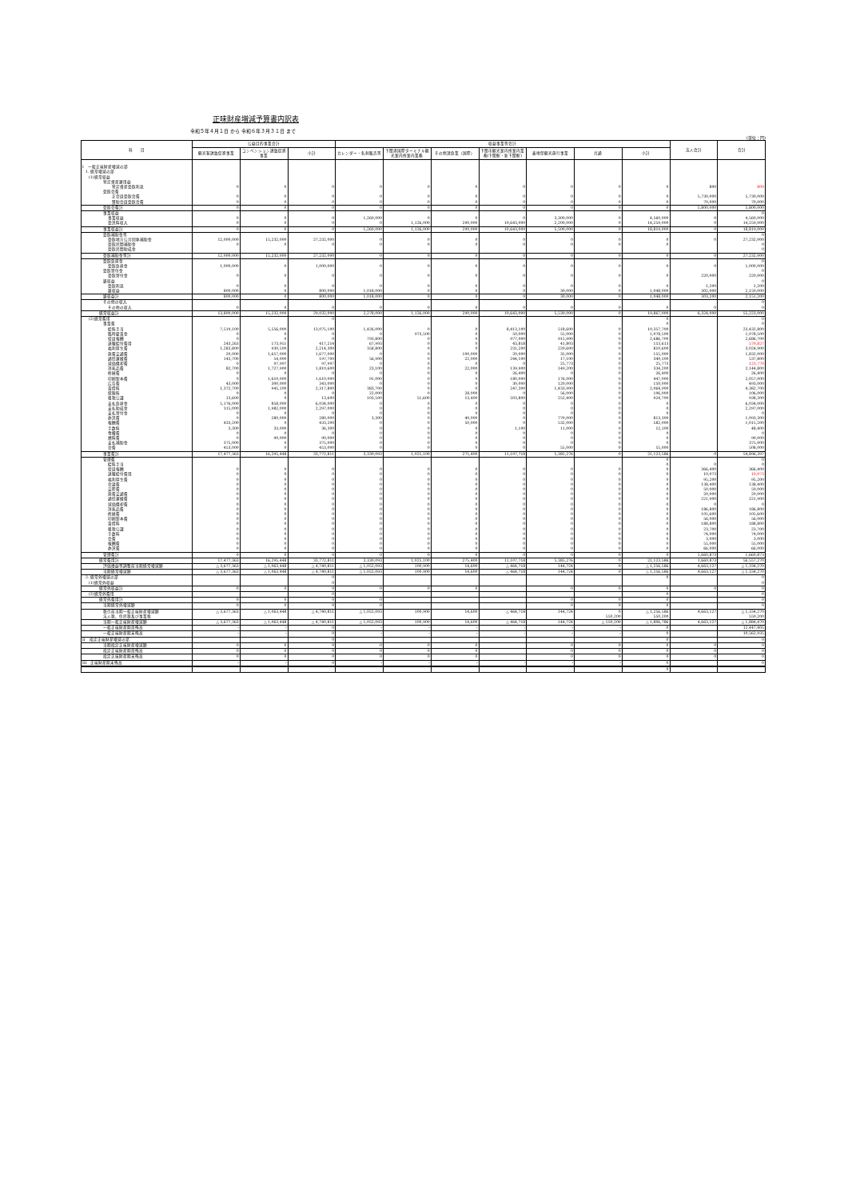正味財産増減予算書内訳表
令和５年４月１日 から 令和６年３月３１日 まで
(単位：円)
| 科 目 | 公益目的事業会計 | | | 収益事業等会計 | | | | | | | 法人会計 | 合計 |
| --- | --- | --- | --- | --- | --- | --- | --- | --- | --- | --- | --- | --- |
| | 観光客誘致促進事業 | コンベンション誘致促進事業 | 小計 | カレンダー・名刺販売等 | 下関港国際ターミナル観光案内所案内業務 | その他請負業（国際） | 下関市観光案内所案内業務(下関駅・新下関駅) | 着地型観光旅行事業 | 共通 | 小計 | | |
| I 一般正味財産増減の部 | | | | | | | | | | | | |
| 1. 経常増減の部 | | | | | | | | | | | | |
| (1)経常収益 | | | | | | | | | | | | |
| 特定資産運用益 | | | | | | | | | | | | |
| 特定資産受取利息 | 0 | 0 | 0 | 0 | 0 | 0 | 0 | 0 | 0 | 0 | 800 | 800 |
| 受取会費 | | | | | | | | | | | | |
| 正会員受取会費 | 0 | 0 | 0 | 0 | 0 | 0 | 0 | 0 | 0 | 0 | 5,730,000 | 5,730,000 |
| 賛助会員受取会費 | 0 | 0 | 0 | 0 | 0 | 0 | 0 | 0 | 0 | 0 | 70,000 | 70,000 |
| 受取会費計 | 0 | 0 | 0 | 0 | 0 | 0 | 0 | 0 | 0 | 0 | 5,800,000 | 5,800,000 |
| 事業収益 | | | | | | | | | | | | 0 |
| 事業収益 | 0 | 0 | 0 | 1,260,000 | 0 | 0 | 0 | 3,300,000 | 0 | 4,560,000 | 0 | 4,560,000 |
| 受託料収入 | 0 | 0 | 0 | 0 | 1,126,000 | 290,000 | 10,643,000 | 2,200,000 | 0 | 14,259,000 | 0 | 14,259,000 |
| 事業収益計 | 0 | 0 | 0 | 1,260,000 | 1,126,000 | 290,000 | 10,643,000 | 5,500,000 | 0 | 18,819,000 | 0 | 18,819,000 |
| 受取補助金等 | | | | | | | | | | | | 0 |
| 受取地方公共団体補助金 | 12,000,000 | 15,232,000 | 27,232,000 | 0 | 0 | 0 | 0 | 0 | 0 | 0 | 0 | 27,232,000 |
| 受取民間補助金 | 0 | 0 | 0 | 0 | 0 | 0 | 0 | 0 | 0 | 0 | | 0 |
| 受取民間助成金 | | | | | | | | | | | | 0 |
| 受取補助金等計 | 12,000,000 | 15,232,000 | 27,232,000 | 0 | 0 | 0 | 0 | 0 | 0 | 0 | 0 | 27,232,000 |
| 受取負担金 | | | | | | | | | | | | 0 |
| 受取負担金 | 1,000,000 | 0 | 1,000,000 | 0 | 0 | 0 | 0 | 0 | 0 | 0 | 0 | 1,000,000 |
| 受取寄付金 | | | | | | | | | | | | 0 |
| 受取寄付金 | 0 | 0 | 0 | 0 | 0 | 0 | 0 | 0 | 0 | 0 | 220,000 | 220,000 |
| 雑収益 | | | | | | | | | | | | 0 |
| 受取利息 | 0 | 0 | 0 | 0 | 0 | 0 | 0 | 0 | 0 | 0 | 1,200 | 1,200 |
| 雑収益 | 800,000 | 0 | 800,000 | 1,018,000 | 0 | 0 | 0 | 30,000 | 0 | 1,048,000 | 302,000 | 2,150,000 |
| 雑収益計 | 800,000 | 0 | 800,000 | 1,018,000 | 0 | 0 | 0 | 30,000 | 0 | 1,048,000 | 303,200 | 2,151,200 |
| その他の収入 | | | | | | | | | | | | 0 |
| その他の収入 | 0 | 0 | 0 | 0 | 0 | 0 | 0 | 0 | 0 | 0 | 0 | 0 |
| 経常収益計 | 13,800,000 | 15,232,000 | 29,032,000 | 2,278,000 | 1,126,000 | 290,000 | 10,643,000 | 5,530,000 | 0 | 19,867,000 | 6,324,000 | 55,223,000 |
| (2)経常費用 | | | 0 | | | | | | | 0 | | 0 |
| 事業費 | | | | | | | | | | 0 | | 0 |
| 給料手当 | 7,519,100 | 5,556,000 | 13,075,100 | 1,426,000 | 0 | 0 | 8,413,100 | 518,600 | 0 | 10,357,700 | | 23,432,800 |
| 臨時雇賃金 | 0 | 0 | 0 | 0 | 973,500 | 0 | 50,000 | 55,000 | 0 | 1,078,500 | | 1,078,500 |
| 役員報酬 | 0 | 0 | 0 | 793,800 | 0 | 0 | 977,000 | 915,900 | 0 | 2,686,700 | | 2,686,700 |
| 退職給付費用 | 243,263 | 173,951 | 417,214 | 67,993 | 0 | 0 | 43,818 | 41,803 | 0 | 153,613 | | 570,827 |
| 福利厚生費 | 1,283,800 | 930,500 | 2,214,300 | 358,800 | 0 | 0 | 231,200 | 220,600 | 0 | 810,600 | | 3,024,900 |
| 旅費交通費 | 20,000 | 1,657,000 | 1,677,000 | 0 | 0 | 100,000 | 20,000 | 35,000 | 0 | 155,000 | | 1,832,000 |
| 通信運搬費 | 143,700 | 54,000 | 197,700 | 56,900 | 0 | 22,000 | 244,100 | 17,100 | 0 | 340,100 | | 537,800 |
| 減価償却費 | 0 | 97,997 | 97,997 | 0 | 0 | 0 | 0 | 25,773 | 0 | 25,773 | | 123,770 |
| 消耗品費 | 82,700 | 1,727,900 | 1,810,600 | 23,100 | 0 | 22,000 | 139,900 | 149,200 | 0 | 334,200 | | 2,144,800 |
| 修繕費 | 0 | 0 | 0 | 0 | 0 | 0 | 26,400 | 0 | 0 | 26,400 | | 26,400 |
| 印刷製本費 | 0 | 1,610,000 | 1,610,000 | 91,000 | 0 | 0 | 180,000 | 176,000 | 0 | 447,000 | | 2,057,000 |
| 広告費 | 43,000 | 300,000 | 343,000 | 0 | 0 | 0 | 30,000 | 120,000 | 0 | 150,000 | | 493,000 |
| 賃借料 | 1,372,700 | 945,100 | 2,317,800 | 383,700 | 0 | 0 | 247,300 | 1,433,900 | 0 | 2,064,900 | | 4,382,700 |
| 保険料 | 0 | 0 | 0 | 22,000 | 0 | 28,000 | 0 | 56,000 | 0 | 106,000 | | 106,000 |
| 租税公課 | 13,600 | 0 | 13,600 | 103,500 | 51,600 | 13,400 | 503,800 | 252,400 | 0 | 924,700 | | 938,300 |
| 支払負担金 | 5,176,000 | 858,000 | 6,034,000 | 0 | 0 | 0 | 0 | 0 | 0 | 0 | | 6,034,000 |
| 支払助成金 | 315,000 | 1,982,000 | 2,297,000 | 0 | 0 | 0 | 0 | 0 | 0 | 0 | | 2,297,000 |
| 支払寄付金 | 0 | 0 | 0 | 0 | 0 | 0 | 0 | 0 | 0 | 0 | | 0 |
| 委託費 | 0 | 280,000 | 280,000 | 3,300 | 0 | 40,000 | 0 | 770,000 | 0 | 813,300 | | 1,093,300 |
| 報酬費 | 433,200 | 0 | 433,200 | 0 | 0 | 50,000 | 0 | 532,000 | 0 | 582,000 | | 1,015,200 |
| 手数料 | 3,300 | 33,000 | 36,300 | 0 | 0 | 0 | 1,100 | 11,000 | 0 | 12,100 | | 48,400 |
| 食糧費 | 0 | 0 | 0 | 0 | 0 | 0 | 0 | 0 | 0 | 0 | | 0 |
| 燃料費 | 0 | 90,000 | 90,000 | 0 | 0 | 0 | 0 | 0 | 0 | 0 | | 90,000 |
| 支払補助金 | 375,000 | 0 | 375,000 | 0 | 0 | 0 | 0 | 0 | 0 | 0 | | 375,000 |
| 会費 | 453,000 | 0 | 453,000 | 0 | 0 | 0 | 0 | 55,000 | 0 | 55,000 | | 508,000 |
| 事業費計 | 17,477,363 | 16,295,448 | 33,772,811 | 3,330,093 | 1,025,100 | 275,400 | 11,107,718 | 5,385,276 | 0 | 21,123,586 | 0 | 54,896,397 |
| 管理費 | | | | | | | | | | 0 | | 0 |
| 給料手当 | | | | | | | | | | 0 | 0 | 0 |
| 役員報酬 | 0 | 0 | 0 | 0 | 0 | 0 | 0 | 0 | 0 | 0 | 366,400 | 366,400 |
| 退職給付費用 | 0 | 0 | 0 | 0 | 0 | 0 | 0 | 0 | 0 | 0 | 10,073 | 10,073 |
| 福利厚生費 | 0 | 0 | 0 | 0 | 0 | 0 | 0 | 0 | 0 | 0 | 95,200 | 95,200 |
| 会議費 | 0 | 0 | 0 | 0 | 0 | 0 | 0 | 0 | 0 | 0 | 138,400 | 138,400 |
| 交際費 | 0 | 0 | 0 | 0 | 0 | 0 | 0 | 0 | 0 | 0 | 50,000 | 50,000 |
| 旅費交通費 | 0 | 0 | 0 | 0 | 0 | 0 | 0 | 0 | 0 | 0 | 20,000 | 20,000 |
| 通信運搬費 | 0 | 0 | 0 | 0 | 0 | 0 | 0 | 0 | 0 | 0 | 221,900 | 221,900 |
| 減価償却費 | 0 | 0 | 0 | 0 | 0 | 0 | 0 | 0 | 0 | 0 | 0 | 0 |
| 消耗品費 | 0 | 0 | 0 | 0 | 0 | 0 | 0 | 0 | 0 | 0 | 186,800 | 186,800 |
| 修繕費 | 0 | 0 | 0 | 0 | 0 | 0 | 0 | 0 | 0 | 0 | 105,600 | 105,600 |
| 印刷製本費 | 0 | 0 | 0 | 0 | 0 | 0 | 0 | 0 | 0 | 0 | 56,000 | 56,000 |
| 賃借料 | 0 | 0 | 0 | 0 | 0 | 0 | 0 | 0 | 0 | 0 | 188,800 | 188,800 |
| 租税公課 | 0 | 0 | 0 | 0 | 0 | 0 | 0 | 0 | 0 | 0 | 23,700 | 23,700 |
| 手数料 | 0 | 0 | 0 | 0 | 0 | 0 | 0 | 0 | 0 | 0 | 74,000 | 74,000 |
| 会費 | 0 | 0 | 0 | 0 | 0 | 0 | 0 | 0 | 0 | 0 | 3,000 | 3,000 |
| 報酬費 | 0 | 0 | 0 | 0 | 0 | 0 | 0 | 0 | 0 | 0 | 55,000 | 55,000 |
| 委託費 | 0 | 0 | 0 | 0 | 0 | 0 | 0 | 0 | 0 | 0 | 66,000 | 66,000 |
| 管理費計 | 0 | 0 | 0 | 0 | 0 | 0 | 0 | 0 | 0 | 0 | 1,660,873 | 1,660,873 |
| 経常費用計 | 17,477,363 | 16,295,448 | 33,772,811 | 3,330,093 | 1,025,100 | 275,400 | 11,107,718 | 5,385,276 | 0 | 21,123,586 | 1,660,873 | 56,557,270 |
| 評価損益等調整前当期経常増減額 | △ 3,677,363 | △ 1,063,448 | △ 4,740,811 | △ 1,052,093 | 100,900 | 14,600 | △ 464,718 | 144,724 | 0 | △ 1,256,586 | 4,663,127 | △ 1,334,270 |
| 当期経常増減額 | △ 3,677,363 | △ 1,063,448 | △ 4,740,811 | △ 1,052,093 | 100,900 | 14,600 | △ 464,718 | 144,724 | 0 | △ 1,256,586 | 4,663,127 | △ 1,334,270 |
| 2. 経常外増減の部 | | | 0 | | | | | | | 0 | | 0 |
| (1)経常外収益 | | | 0 | | | | | | | | | 0 |
| 経常外収益計 | 0 | 0 | 0 | 0 | 0 | 0 | | 0 | 0 | 0 | 0 | 0 |
| (2)経常外費用 | | | 0 | | | | | | | 0 | | 0 |
| 経常外費用計 | 0 | 0 | 0 | 0 | | | | 0 | 0 | 0 | | 0 |
| 当期経常外増減額 | 0 | 0 | 0 | 0 | | | | 0 | 0 | 0 | | 0 |
| 税引前当期一般正味財産増減額 | △ 3,677,363 | △ 1,063,448 | △ 4,740,811 | △ 1,052,093 | 100,900 | 14,600 | △ 464,718 | 144,724 | 0 | △ 1,256,586 | 4,663,127 | △ 1,334,270 |
| 法人税、住民税及び事業税 | | | | | | | | | 550,200 | 550,200 | | 550,200 |
| 当期一般正味財産増減額 | △ 3,677,363 | △ 1,063,448 | △ 4,740,811 | △ 1,052,093 | 100,900 | 14,600 | △ 464,718 | 144,724 | △ 550,200 | △ 1,806,786 | 4,663,127 | △ 1,884,470 |
| 一般正味財産期首残高 | - | - | 0 | - | - | - | - | - | - | 0 | | 12,447,405 |
| 一般正味財産期末残高 | - | - | 0 | - | - | - | - | - | - | 0 | | 10,562,935 |
| II 指定正味財産増減の部 | | | 0 | | | | | | | 0 | | 0 |
| 当期指定正味財産増減額 | 0 | 0 | 0 | 0 | 0 | 0 | | 0 | 0 | 0 | 0 | 0 |
| 指定正味財産期首残高 | 0 | 0 | 0 | 0 | 0 | 0 | | 0 | 0 | 0 | 0 | 0 |
| 指定正味財産期末残高 | 0 | 0 | 0 | 0 | 0 | 0 | | 0 | 0 | 0 | 0 | 0 |
| III 正味財産期末残高 | - | - | 0 | - | - | - | - | - | - | 0 | | 0 |
| | | | | | | | | | | 0 | | |